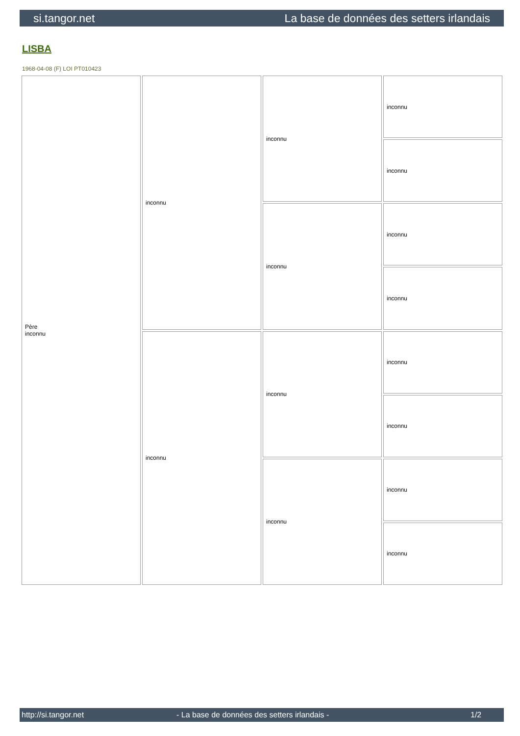si.tangor.net La base de données des setters irlandais
LISBA
1968-04-08 (F) LOI PT010423
| Père inconnu | inconnu | inconnu | inconnu |
| | | | inconnu |
| | | inconnu | inconnu |
| | | | inconnu |
| | inconnu | inconnu | inconnu |
| | | | inconnu |
| | | inconnu | inconnu |
| | | | inconnu |
http://si.tangor.net - La base de données des setters irlandais - 1/2